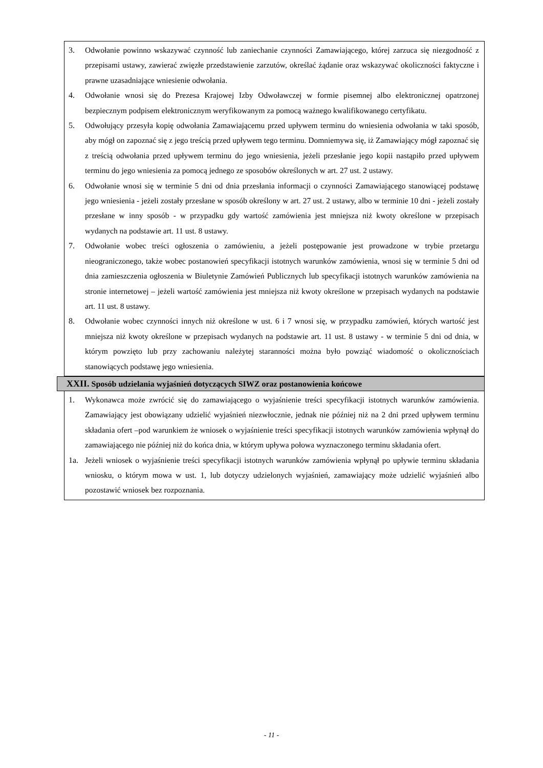3. Odwołanie powinno wskazywać czynność lub zaniechanie czynności Zamawiającego, której zarzuca się niezgodność z przepisami ustawy, zawierać zwięzłe przedstawienie zarzutów, określać żądanie oraz wskazywać okoliczności faktyczne i prawne uzasadniające wniesienie odwołania.
4. Odwołanie wnosi się do Prezesa Krajowej Izby Odwoławczej w formie pisemnej albo elektronicznej opatrzonej bezpiecznym podpisem elektronicznym weryfikowanym za pomocą ważnego kwalifikowanego certyfikatu.
5. Odwołujący przesyła kopię odwołania Zamawiającemu przed upływem terminu do wniesienia odwołania w taki sposób, aby mógł on zapoznać się z jego treścią przed upływem tego terminu. Domniemywa się, iż Zamawiający mógł zapoznać się z treścią odwołania przed upływem terminu do jego wniesienia, jeżeli przesłanie jego kopii nastąpiło przed upływem terminu do jego wniesienia za pomocą jednego ze sposobów określonych w art. 27 ust. 2 ustawy.
6. Odwołanie wnosi się w terminie 5 dni od dnia przesłania informacji o czynności Zamawiającego stanowiącej podstawę jego wniesienia - jeżeli zostały przesłane w sposób określony w art. 27 ust. 2 ustawy, albo w terminie 10 dni - jeżeli zostały przesłane w inny sposób - w przypadku gdy wartość zamówienia jest mniejsza niż kwoty określone w przepisach wydanych na podstawie art. 11 ust. 8 ustawy.
7. Odwołanie wobec treści ogłoszenia o zamówieniu, a jeżeli postępowanie jest prowadzone w trybie przetargu nieograniczonego, także wobec postanowień specyfikacji istotnych warunków zamówienia, wnosi się w terminie 5 dni od dnia zamieszczenia ogłoszenia w Biuletynie Zamówień Publicznych lub specyfikacji istotnych warunków zamówienia na stronie internetowej – jeżeli wartość zamówienia jest mniejsza niż kwoty określone w przepisach wydanych na podstawie art. 11 ust. 8 ustawy.
8. Odwołanie wobec czynności innych niż określone w ust. 6 i 7 wnosi się, w przypadku zamówień, których wartość jest mniejsza niż kwoty określone w przepisach wydanych na podstawie art. 11 ust. 8 ustawy - w terminie 5 dni od dnia, w którym powzięto lub przy zachowaniu należytej staranności można było powziąć wiadomość o okolicznościach stanowiących podstawę jego wniesienia.
XXII. Sposób udzielania wyjaśnień dotyczących SIWZ oraz postanowienia końcowe
1. Wykonawca może zwrócić się do zamawiającego o wyjaśnienie treści specyfikacji istotnych warunków zamówienia. Zamawiający jest obowiązany udzielić wyjaśnień niezwłocznie, jednak nie później niż na 2 dni przed upływem terminu składania ofert –pod warunkiem że wniosek o wyjaśnienie treści specyfikacji istotnych warunków zamówienia wpłynął do zamawiającego nie później niż do końca dnia, w którym upływa połowa wyznaczonego terminu składania ofert.
1a. Jeżeli wniosek o wyjaśnienie treści specyfikacji istotnych warunków zamówienia wpłynął po upływie terminu składania wniosku, o którym mowa w ust. 1, lub dotyczy udzielonych wyjaśnień, zamawiający może udzielić wyjaśnień albo pozostawić wniosek bez rozpoznania.
- 11 -